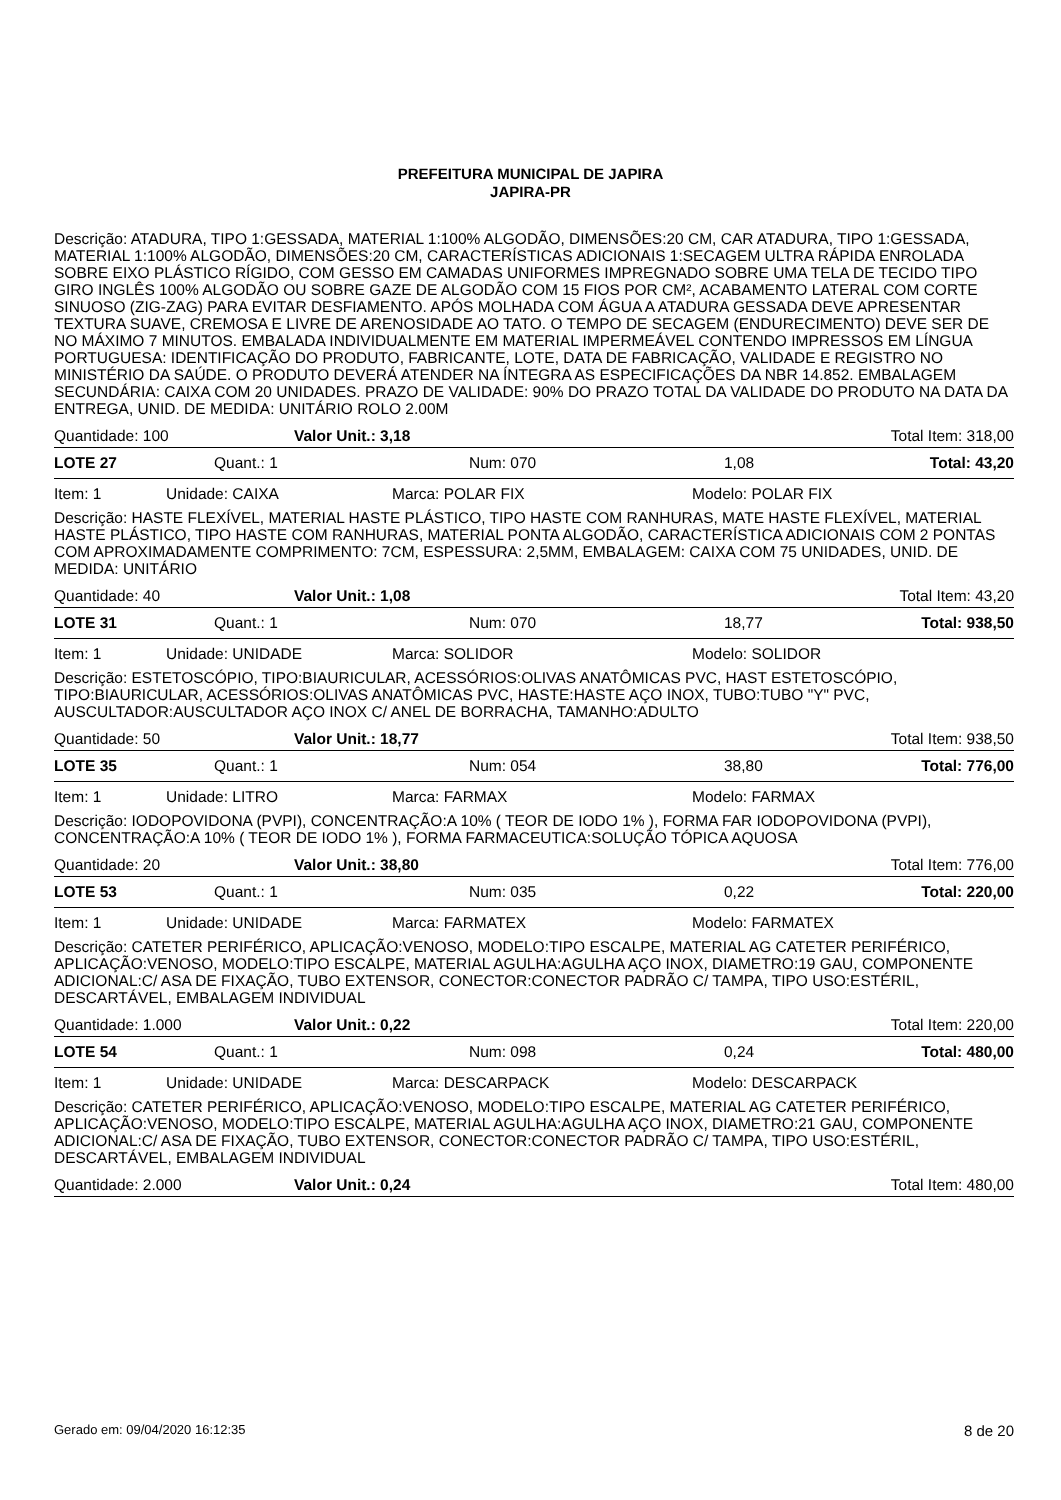PREFEITURA MUNICIPAL DE JAPIRA
JAPIRA-PR
Descrição: ATADURA, TIPO 1:GESSADA, MATERIAL 1:100% ALGODÃO, DIMENSÕES:20 CM, CAR ATADURA, TIPO 1:GESSADA, MATERIAL 1:100% ALGODÃO, DIMENSÕES:20 CM, CARACTERÍSTICAS ADICIONAIS 1:SECAGEM ULTRA RÁPIDA ENROLADA SOBRE EIXO PLÁSTICO RÍGIDO, COM GESSO EM CAMADAS UNIFORMES IMPREGNADO SOBRE UMA TELA DE TECIDO TIPO GIRO INGLÊS 100% ALGODÃO OU SOBRE GAZE DE ALGODÃO COM 15 FIOS POR CM², ACABAMENTO LATERAL COM CORTE SINUOSO (ZIG-ZAG) PARA EVITAR DESFIAMENTO. APÓS MOLHADA COM ÁGUA A ATADURA GESSADA DEVE APRESENTAR TEXTURA SUAVE, CREMOSA E LIVRE DE ARENOSIDADE AO TATO. O TEMPO DE SECAGEM (ENDURECIMENTO) DEVE SER DE NO MÁXIMO 7 MINUTOS. EMBALADA INDIVIDUALMENTE EM MATERIAL IMPERMEÁVEL CONTENDO IMPRESSOS EM LÍNGUA PORTUGUESA: IDENTIFICAÇÃO DO PRODUTO, FABRICANTE, LOTE, DATA DE FABRICAÇÃO, VALIDADE E REGISTRO NO MINISTÉRIO DA SAÚDE. O PRODUTO DEVERÁ ATENDER NA ÍNTEGRA AS ESPECIFICAÇÕES DA NBR 14.852. EMBALAGEM SECUNDÁRIA: CAIXA COM 20 UNIDADES. PRAZO DE VALIDADE: 90% DO PRAZO TOTAL DA VALIDADE DO PRODUTO NA DATA DA ENTREGA, UNID. DE MEDIDA: UNITÁRIO ROLO 2.00M
Quantidade: 100 Valor Unit.: 3,18 Total Item: 318,00
LOTE 27 Quant.: 1 Num: 070 1,08 Total: 43,20
Item: 1 Unidade: CAIXA Marca: POLAR FIX Modelo: POLAR FIX
Descrição: HASTE FLEXÍVEL, MATERIAL HASTE PLÁSTICO, TIPO HASTE COM RANHURAS, MATE HASTE FLEXÍVEL, MATERIAL HASTE PLÁSTICO, TIPO HASTE COM RANHURAS, MATERIAL PONTA ALGODÃO, CARACTERÍSTICA ADICIONAIS COM 2 PONTAS COM APROXIMADAMENTE COMPRIMENTO: 7CM, ESPESSURA: 2,5MM, EMBALAGEM: CAIXA COM 75 UNIDADES, UNID. DE MEDIDA: UNITÁRIO
Quantidade: 40 Valor Unit.: 1,08 Total Item: 43,20
LOTE 31 Quant.: 1 Num: 070 18,77 Total: 938,50
Item: 1 Unidade: UNIDADE Marca: SOLIDOR Modelo: SOLIDOR
Descrição: ESTETOSCÓPIO, TIPO:BIAURICULAR, ACESSÓRIOS:OLIVAS ANATÔMICAS PVC, HAST ESTETOSCÓPIO, TIPO:BIAURICULAR, ACESSÓRIOS:OLIVAS ANATÔMICAS PVC, HASTE:HASTE AÇO INOX, TUBO:TUBO "Y" PVC, AUSCULTADOR:AUSCULTADOR AÇO INOX C/ ANEL DE BORRACHA, TAMANHO:ADULTO
Quantidade: 50 Valor Unit.: 18,77 Total Item: 938,50
LOTE 35 Quant.: 1 Num: 054 38,80 Total: 776,00
Item: 1 Unidade: LITRO Marca: FARMAX Modelo: FARMAX
Descrição: IODOPOVIDONA (PVPI), CONCENTRAÇÃO:A 10% ( TEOR DE IODO 1% ), FORMA FAR IODOPOVIDONA (PVPI), CONCENTRAÇÃO:A 10% ( TEOR DE IODO 1% ), FORMA FARMACEUTICA:SOLUÇÃO TÓPICA AQUOSA
Quantidade: 20 Valor Unit.: 38,80 Total Item: 776,00
LOTE 53 Quant.: 1 Num: 035 0,22 Total: 220,00
Item: 1 Unidade: UNIDADE Marca: FARMATEX Modelo: FARMATEX
Descrição: CATETER PERIFÉRICO, APLICAÇÃO:VENOSO, MODELO:TIPO ESCALPE, MATERIAL AG CATETER PERIFÉRICO, APLICAÇÃO:VENOSO, MODELO:TIPO ESCALPE, MATERIAL AGULHA:AGULHA AÇO INOX, DIAMETRO:19 GAU, COMPONENTE ADICIONAL:C/ ASA DE FIXAÇÃO, TUBO EXTENSOR, CONECTOR:CONECTOR PADRÃO C/ TAMPA, TIPO USO:ESTÉRIL, DESCARTÁVEL, EMBALAGEM INDIVIDUAL
Quantidade: 1.000 Valor Unit.: 0,22 Total Item: 220,00
LOTE 54 Quant.: 1 Num: 098 0,24 Total: 480,00
Item: 1 Unidade: UNIDADE Marca: DESCARPACK Modelo: DESCARPACK
Descrição: CATETER PERIFÉRICO, APLICAÇÃO:VENOSO, MODELO:TIPO ESCALPE, MATERIAL AG CATETER PERIFÉRICO, APLICAÇÃO:VENOSO, MODELO:TIPO ESCALPE, MATERIAL AGULHA:AGULHA AÇO INOX, DIAMETRO:21 GAU, COMPONENTE ADICIONAL:C/ ASA DE FIXAÇÃO, TUBO EXTENSOR, CONECTOR:CONECTOR PADRÃO C/ TAMPA, TIPO USO:ESTÉRIL, DESCARTÁVEL, EMBALAGEM INDIVIDUAL
Quantidade: 2.000 Valor Unit.: 0,24 Total Item: 480,00
Gerado em: 09/04/2020 16:12:35 8 de 20